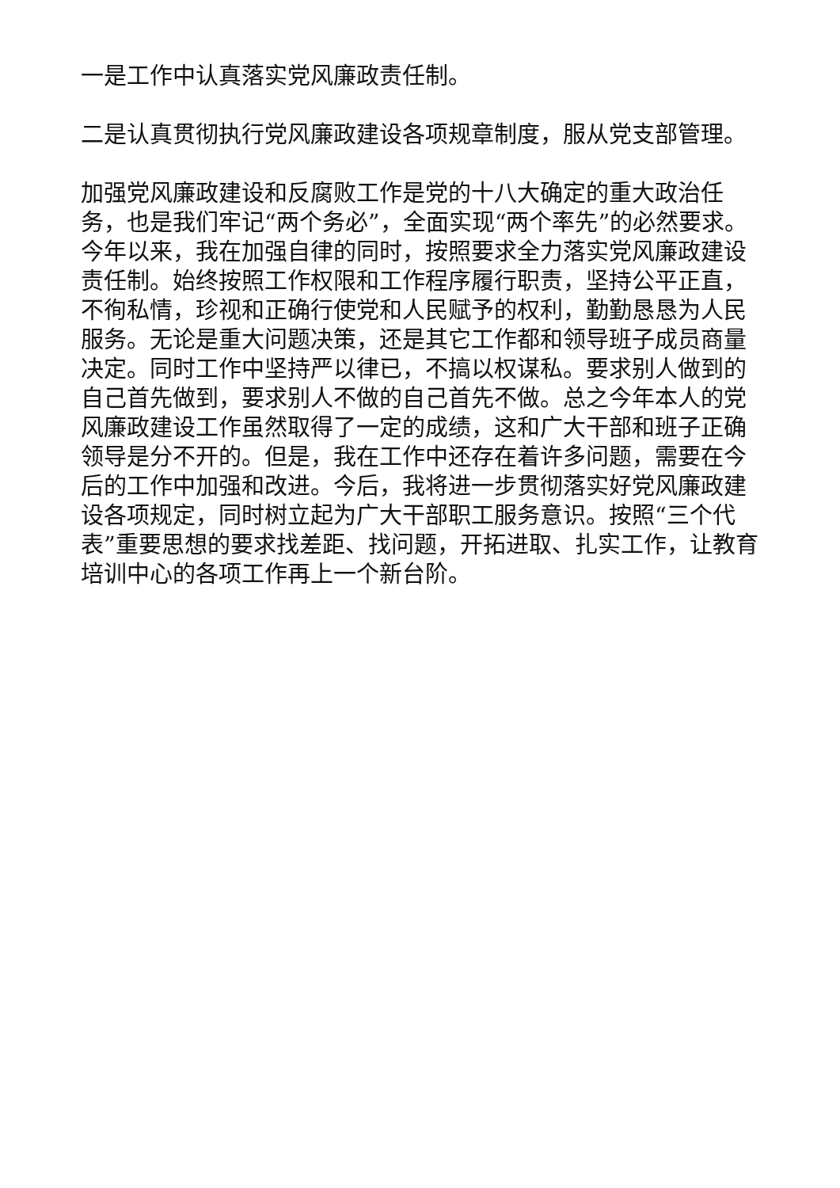一是工作中认真落实党风廉政责任制。
二是认真贯彻执行党风廉政建设各项规章制度，服从党支部管理。
加强党风廉政建设和反腐败工作是党的十八大确定的重大政治任务，也是我们牢记“两个务必”，全面实现“两个率先”的必然要求。今年以来，我在加强自律的同时，按照要求全力落实党风廉政建设责任制。始终按照工作权限和工作程序履行职责，坚持公平正直，不徇私情，珍视和正确行使党和人民赋予的权利，勤勤恳恳为人民服务。无论是重大问题决策，还是其它工作都和领导班子成员商量决定。同时工作中坚持严以律已，不搞以权谋私。要求别人做到的自己首先做到，要求别人不做的自己首先不做。总之今年本人的党风廉政建设工作虽然取得了一定的成绩，这和广大干部和班子正确领导是分不开的。但是，我在工作中还存在着许多问题，需要在今后的工作中加强和改进。今后，我将进一步贯彻落实好党风廉政建设各项规定，同时树立起为广大干部职工服务意识。按照“三个代表”重要思想的要求找差距、找问题，开拓进取、扎实工作，让教育培训中心的各项工作再上一个新台阶。